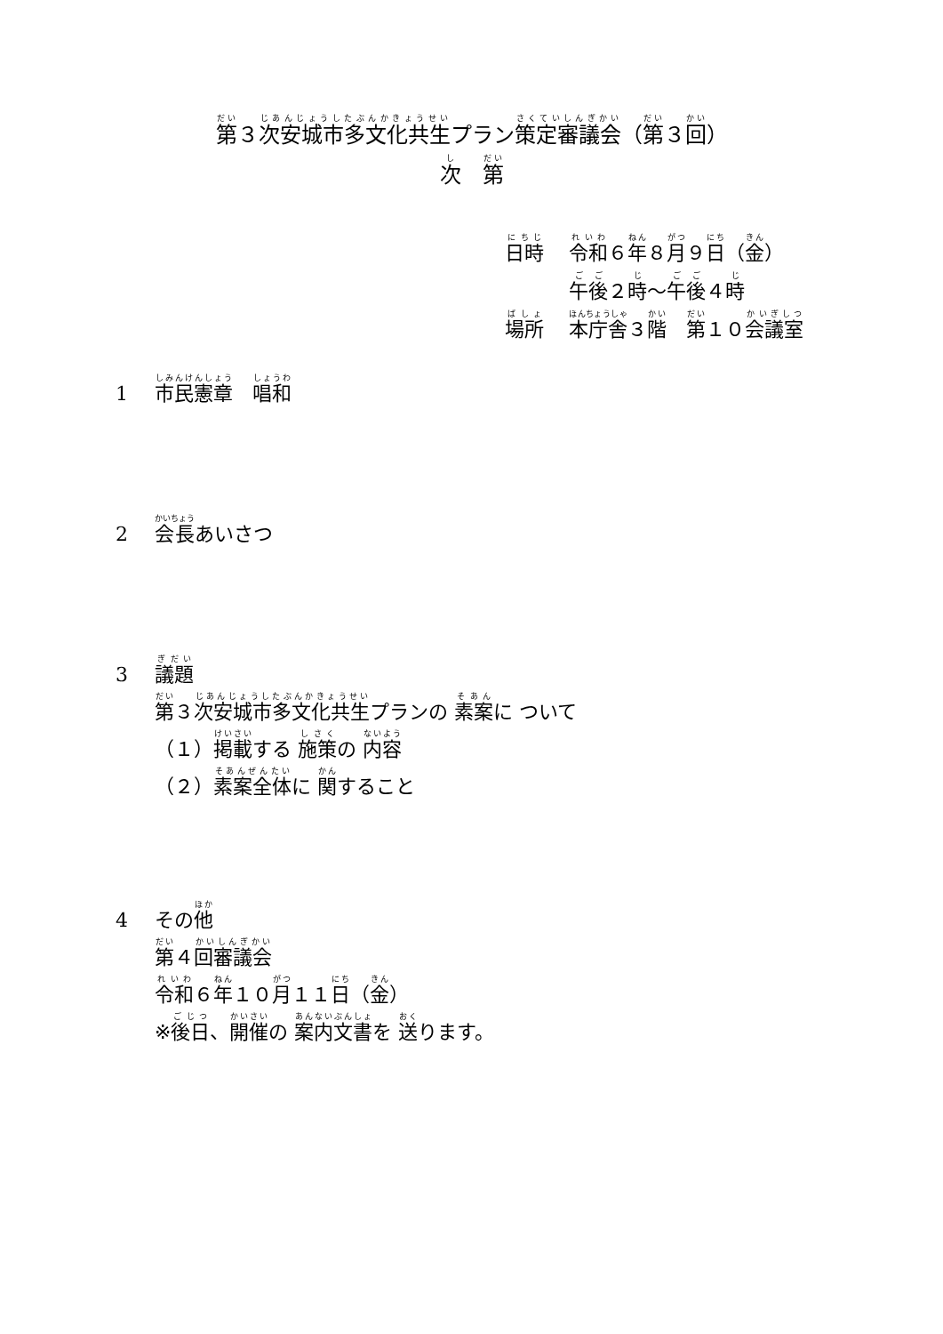第３次安城市多文化共生プラン策定審議会（第３回）
次　第
日時 令和６年８月９日（金）
午後２時～午後４時
場所 本庁舎３階　第１０会議室
1 市民憲章　唱和
2 会長あいさつ
3 議題
第３次安城市多文化共生プランの 素案に ついて
（１）掲載する 施策の 内容
（２）素案全体に 関すること
4 その他
第４回審議会
令和６年１０月１１日（金）
※後日、開催の 案内文書を 送ります。